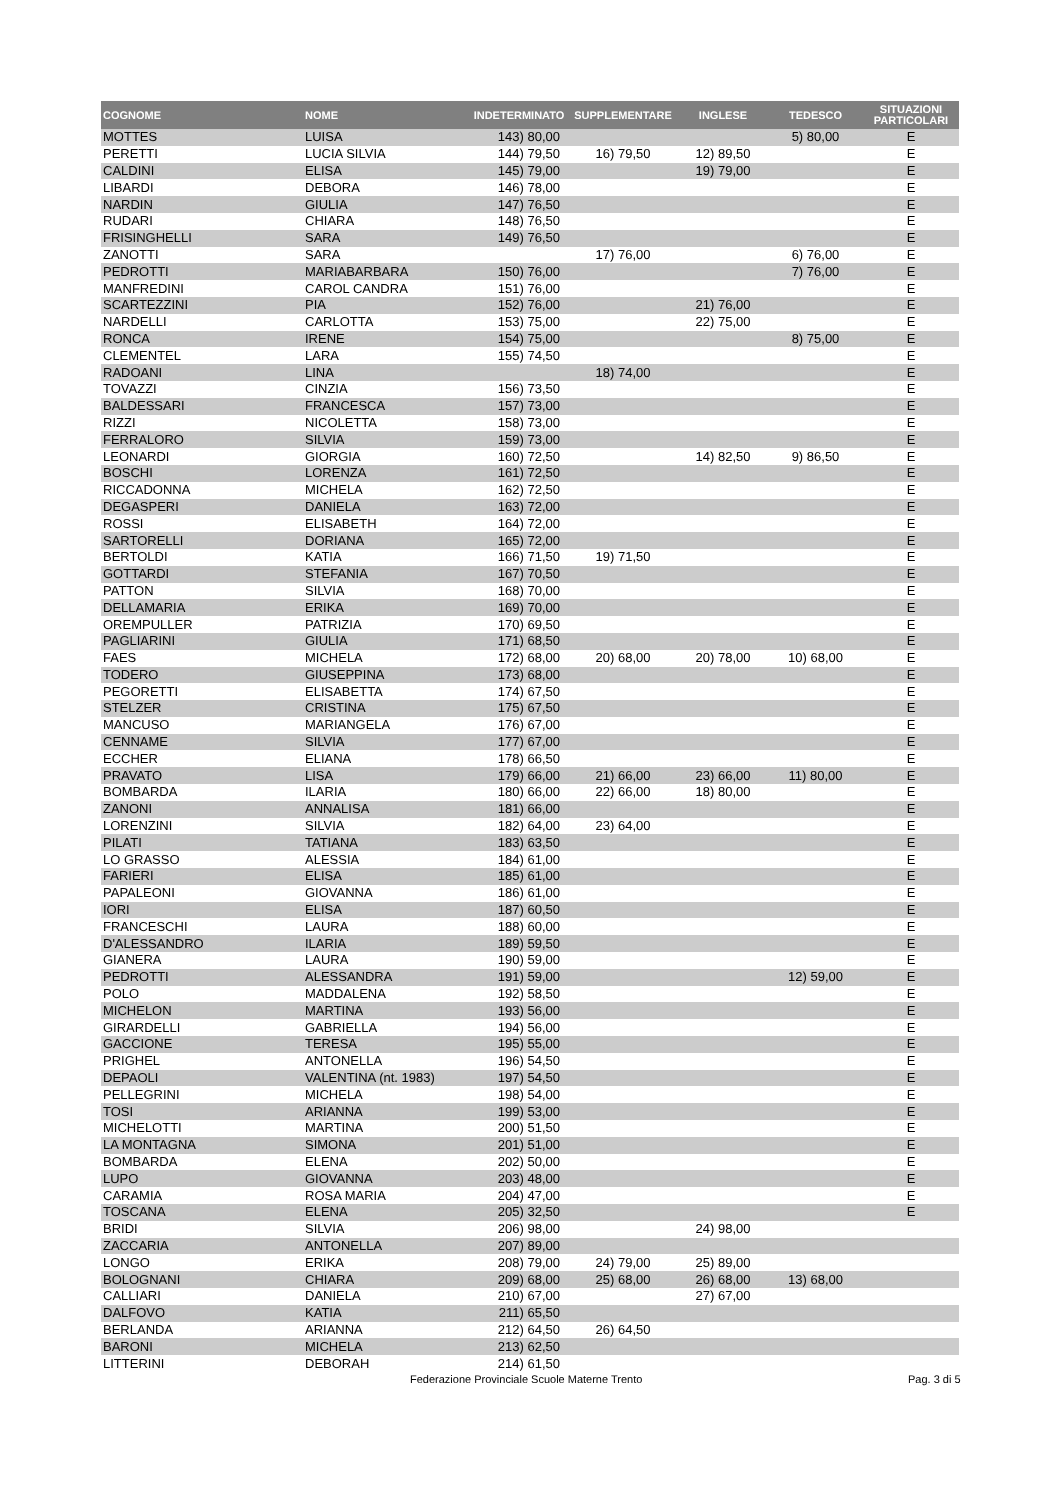| COGNOME | NOME | INDETERMINATO | SUPPLEMENTARE | INGLESE | TEDESCO | SITUAZIONI PARTICOLARI |
| --- | --- | --- | --- | --- | --- | --- |
| MOTTES | LUISA | 143) 80,00 | | | 5) 80,00 | E |
| PERETTI | LUCIA SILVIA | 144) 79,50 | 16) 79,50 | 12) 89,50 | | E |
| CALDINI | ELISA | 145) 79,00 | | 19) 79,00 | | E |
| LIBARDI | DEBORA | 146) 78,00 | | | | E |
| NARDIN | GIULIA | 147) 76,50 | | | | E |
| RUDARI | CHIARA | 148) 76,50 | | | | E |
| FRISINGHELLI | SARA | 149) 76,50 | | | | E |
| ZANOTTI | SARA | | 17) 76,00 | | 6) 76,00 | E |
| PEDROTTI | MARIABARBARA | 150) 76,00 | | | 7) 76,00 | E |
| MANFREDINI | CAROL CANDRA | 151) 76,00 | | | | E |
| SCARTEZZINI | PIA | 152) 76,00 | | 21) 76,00 | | E |
| NARDELLI | CARLOTTA | 153) 75,00 | | 22) 75,00 | | E |
| RONCA | IRENE | 154) 75,00 | | | 8) 75,00 | E |
| CLEMENTEL | LARA | 155) 74,50 | | | | E |
| RADOANI | LINA | | 18) 74,00 | | | E |
| TOVAZZI | CINZIA | 156) 73,50 | | | | E |
| BALDESSARI | FRANCESCA | 157) 73,00 | | | | E |
| RIZZI | NICOLETTA | 158) 73,00 | | | | E |
| FERRALORO | SILVIA | 159) 73,00 | | | | E |
| LEONARDI | GIORGIA | 160) 72,50 | | 14) 82,50 | 9) 86,50 | E |
| BOSCHI | LORENZA | 161) 72,50 | | | | E |
| RICCADONNA | MICHELA | 162) 72,50 | | | | E |
| DEGASPERI | DANIELA | 163) 72,00 | | | | E |
| ROSSI | ELISABETH | 164) 72,00 | | | | E |
| SARTORELLI | DORIANA | 165) 72,00 | | | | E |
| BERTOLDI | KATIA | 166) 71,50 | 19) 71,50 | | | E |
| GOTTARDI | STEFANIA | 167) 70,50 | | | | E |
| PATTON | SILVIA | 168) 70,00 | | | | E |
| DELLAMARIA | ERIKA | 169) 70,00 | | | | E |
| OREMPULLER | PATRIZIA | 170) 69,50 | | | | E |
| PAGLIARINI | GIULIA | 171) 68,50 | | | | E |
| FAES | MICHELA | 172) 68,00 | 20) 68,00 | 20) 78,00 | 10) 68,00 | E |
| TODERO | GIUSEPPINA | 173) 68,00 | | | | E |
| PEGORETTI | ELISABETTA | 174) 67,50 | | | | E |
| STELZER | CRISTINA | 175) 67,50 | | | | E |
| MANCUSO | MARIANGELA | 176) 67,00 | | | | E |
| CENNAME | SILVIA | 177) 67,00 | | | | E |
| ECCHER | ELIANA | 178) 66,50 | | | | E |
| PRAVATO | LISA | 179) 66,00 | 21) 66,00 | 23) 66,00 | 11) 80,00 | E |
| BOMBARDA | ILARIA | 180) 66,00 | 22) 66,00 | 18) 80,00 | | E |
| ZANONI | ANNALISA | 181) 66,00 | | | | E |
| LORENZINI | SILVIA | 182) 64,00 | 23) 64,00 | | | E |
| PILATI | TATIANA | 183) 63,50 | | | | E |
| LO GRASSO | ALESSIA | 184) 61,00 | | | | E |
| FARIERI | ELISA | 185) 61,00 | | | | E |
| PAPALEONI | GIOVANNA | 186) 61,00 | | | | E |
| IORI | ELISA | 187) 60,50 | | | | E |
| FRANCESCHI | LAURA | 188) 60,00 | | | | E |
| D'ALESSANDRO | ILARIA | 189) 59,50 | | | | E |
| GIANERA | LAURA | 190) 59,00 | | | | E |
| PEDROTTI | ALESSANDRA | 191) 59,00 | | | 12) 59,00 | E |
| POLO | MADDALENA | 192) 58,50 | | | | E |
| MICHELON | MARTINA | 193) 56,00 | | | | E |
| GIRARDELLI | GABRIELLA | 194) 56,00 | | | | E |
| GACCIONE | TERESA | 195) 55,00 | | | | E |
| PRIGHEL | ANTONELLA | 196) 54,50 | | | | E |
| DEPAOLI | VALENTINA (nt. 1983) | 197) 54,50 | | | | E |
| PELLEGRINI | MICHELA | 198) 54,00 | | | | E |
| TOSI | ARIANNA | 199) 53,00 | | | | E |
| MICHELOTTI | MARTINA | 200) 51,50 | | | | E |
| LA MONTAGNA | SIMONA | 201) 51,00 | | | | E |
| BOMBARDA | ELENA | 202) 50,00 | | | | E |
| LUPO | GIOVANNA | 203) 48,00 | | | | E |
| CARAMIA | ROSA MARIA | 204) 47,00 | | | | E |
| TOSCANA | ELENA | 205) 32,50 | | | | E |
| BRIDI | SILVIA | 206) 98,00 | | 24) 98,00 | | |
| ZACCARIA | ANTONELLA | 207) 89,00 | | | | |
| LONGO | ERIKA | 208) 79,00 | 24) 79,00 | 25) 89,00 | | |
| BOLOGNANI | CHIARA | 209) 68,00 | 25) 68,00 | 26) 68,00 | 13) 68,00 | |
| CALLIARI | DANIELA | 210) 67,00 | | 27) 67,00 | | |
| DALFOVO | KATIA | 211) 65,50 | | | | |
| BERLANDA | ARIANNA | 212) 64,50 | 26) 64,50 | | | |
| BARONI | MICHELA | 213) 62,50 | | | | |
| LITTERINI | DEBORAH | 214) 61,50 | | | | |
Federazione Provinciale Scuole Materne Trento Pag. 3 di 5